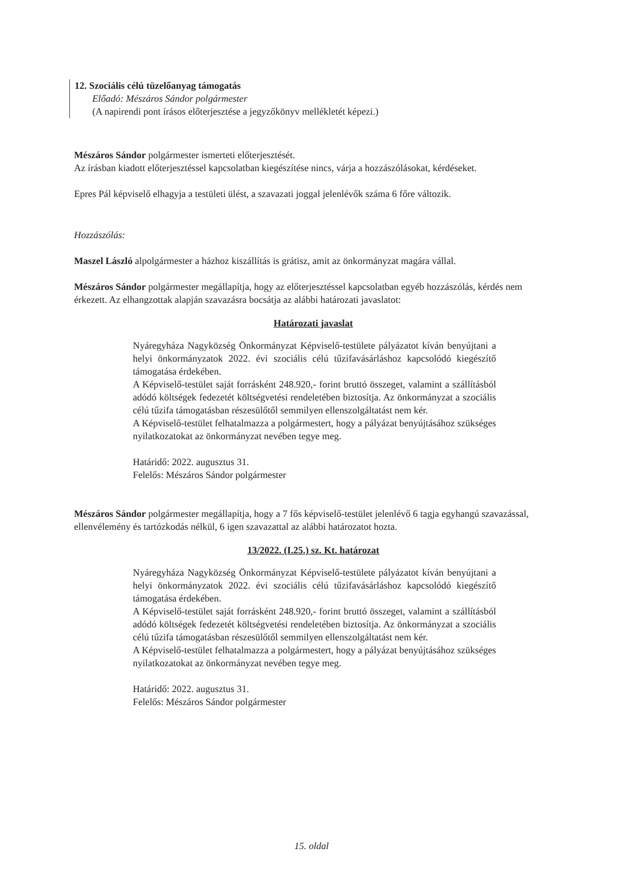12. Szociális célú tüzelőanyag támogatás
Előadó: Mészáros Sándor polgármester
(A napirendi pont írásos előterjesztése a jegyzőkönyv mellékletét képezi.)
Mészáros Sándor polgármester ismerteti előterjesztését.
Az írásban kiadott előterjesztéssel kapcsolatban kiegészítése nincs, várja a hozzászólásokat, kérdéseket.
Epres Pál képviselő elhagyja a testületi ülést, a szavazati joggal jelenlévők száma 6 főre változik.
Hozzászólás:
Maszel László alpolgármester a házhoz kiszállítás is grátisz, amit az önkormányzat magára vállal.
Mészáros Sándor polgármester megállapítja, hogy az előterjesztéssel kapcsolatban egyéb hozzászólás, kérdés nem érkezett. Az elhangzottak alapján szavazásra bocsátja az alábbi határozati javaslatot:
Határozati javaslat
Nyáregyháza Nagyközség Önkormányzat Képviselő-testülete pályázatot kíván benyújtani a helyi önkormányzatok 2022. évi szociális célú tűzifavásárláshoz kapcsolódó kiegészítő támogatása érdekében.
A Képviselő-testület saját forrásként 248.920,- forint bruttó összeget, valamint a szállításból adódó költségek fedezetét költségvetési rendeletében biztosítja. Az önkormányzat a szociális célú tűzifa támogatásban részesülőtől semmilyen ellenszolgáltatást nem kér.
A Képviselő-testület felhatalmazza a polgármestert, hogy a pályázat benyújtásához szükséges nyilatkozatokat az önkormányzat nevében tegye meg.
Határidő: 2022. augusztus 31.
Felelős: Mészáros Sándor polgármester
Mészáros Sándor polgármester megállapítja, hogy a 7 fős képviselő-testület jelenlévő 6 tagja egyhangú szavazással, ellenvélemény és tartózkodás nélkül, 6 igen szavazattal az alábbi határozatot hozta.
13/2022. (I.25.) sz. Kt. határozat
Nyáregyháza Nagyközség Önkormányzat Képviselő-testülete pályázatot kíván benyújtani a helyi önkormányzatok 2022. évi szociális célú tűzifavásárláshoz kapcsolódó kiegészítő támogatása érdekében.
A Képviselő-testület saját forrásként 248.920,- forint bruttó összeget, valamint a szállításból adódó költségek fedezetét költségvetési rendeletében biztosítja. Az önkormányzat a szociális célú tűzifa támogatásban részesülőtől semmilyen ellenszolgáltatást nem kér.
A Képviselő-testület felhatalmazza a polgármestert, hogy a pályázat benyújtásához szükséges nyilatkozatokat az önkormányzat nevében tegye meg.
Határidő: 2022. augusztus 31.
Felelős: Mészáros Sándor polgármester
15. oldal